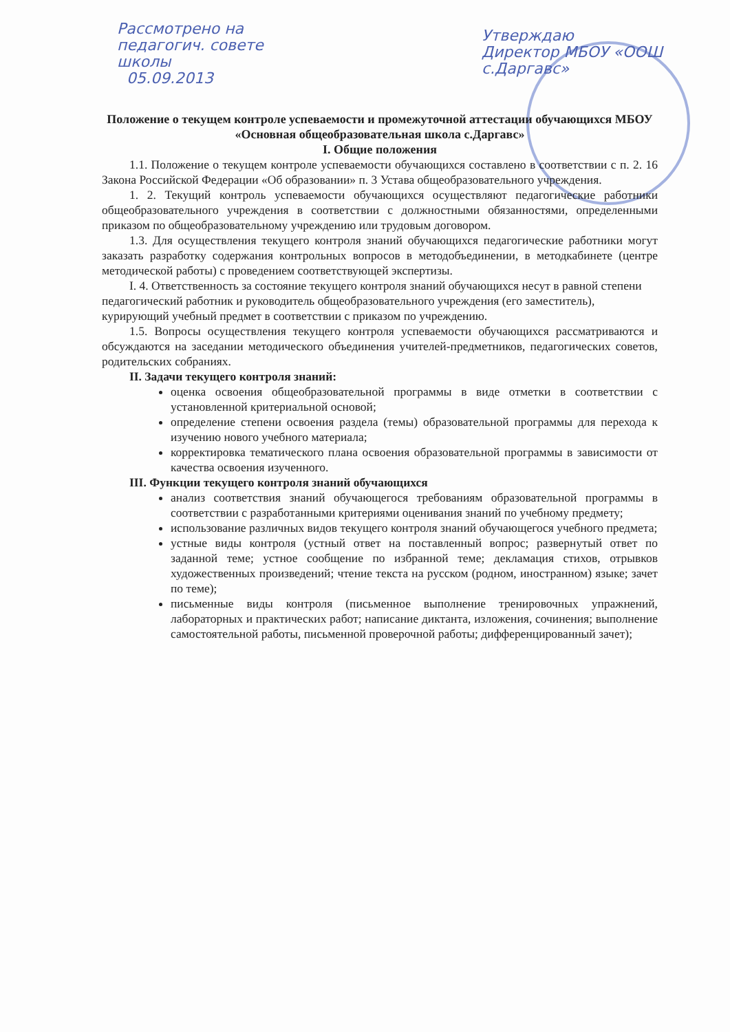Рассмотрено на
педагогич. совете
школы
05.09.2013
Утверждаю
Директор МБОУ «ООШ с.Даргавс»
Положение о текущем контроле успеваемости и промежуточной аттестации обучающихся МБОУ «Основная общеобразовательная школа с.Даргавс»
I. Общие положения
1.1. Положение о текущем контроле успеваемости обучающихся составлено в соответствии с п. 2. 16 Закона Российской Федерации «Об образовании» п. 3 Устава общеобразовательного учреждения.
1. 2. Текущий контроль успеваемости обучающихся осуществляют педагогические работники общеобразовательного учреждения в соответствии с должностными обязанностями, определенными приказом по общеобразовательному учреждению или трудовым договором.
1.3. Для осуществления текущего контроля знаний обучающихся педагогические работники могут заказать разработку содержания контрольных вопросов в методобъединении, в методкабинете (центре методической работы) с проведением соответствующей экспертизы.
I. 4. Ответственность за состояние текущего контроля знаний обучающихся несут в равной степени педагогический работник и руководитель общеобразовательного учреждения (его заместитель), курирующий учебный предмет в соответствии с приказом по учреждению.
1.5. Вопросы осуществления текущего контроля успеваемости обучающихся рассматриваются и обсуждаются на заседании методического объединения учителей-предметников, педагогических советов, родительских собраниях.
II. Задачи текущего контроля знаний:
оценка освоения общеобразовательной программы в виде отметки в соответствии с установленной критериальной основой;
определение степени освоения раздела (темы) образовательной программы для перехода к изучению нового учебного материала;
корректировка тематического плана освоения образовательной программы в зависимости от качества освоения изученного.
III. Функции текущего контроля знаний обучающихся
анализ соответствия знаний обучающегося требованиям образовательной программы в соответствии с разработанными критериями оценивания знаний по учебному предмету;
использование различных видов текущего контроля знаний обучающегося учебного предмета;
устные виды контроля (устный ответ на поставленный вопрос; развернутый ответ по заданной теме; устное сообщение по избранной теме; декламация стихов, отрывков художественных произведений; чтение текста на русском (родном, иностранном) языке; зачет по теме);
письменные виды контроля (письменное выполнение тренировочных упражнений, лабораторных и практических работ; написание диктанта, изложения, сочинения; выполнение самостоятельной работы, письменной проверочной работы; дифференцированный зачет);